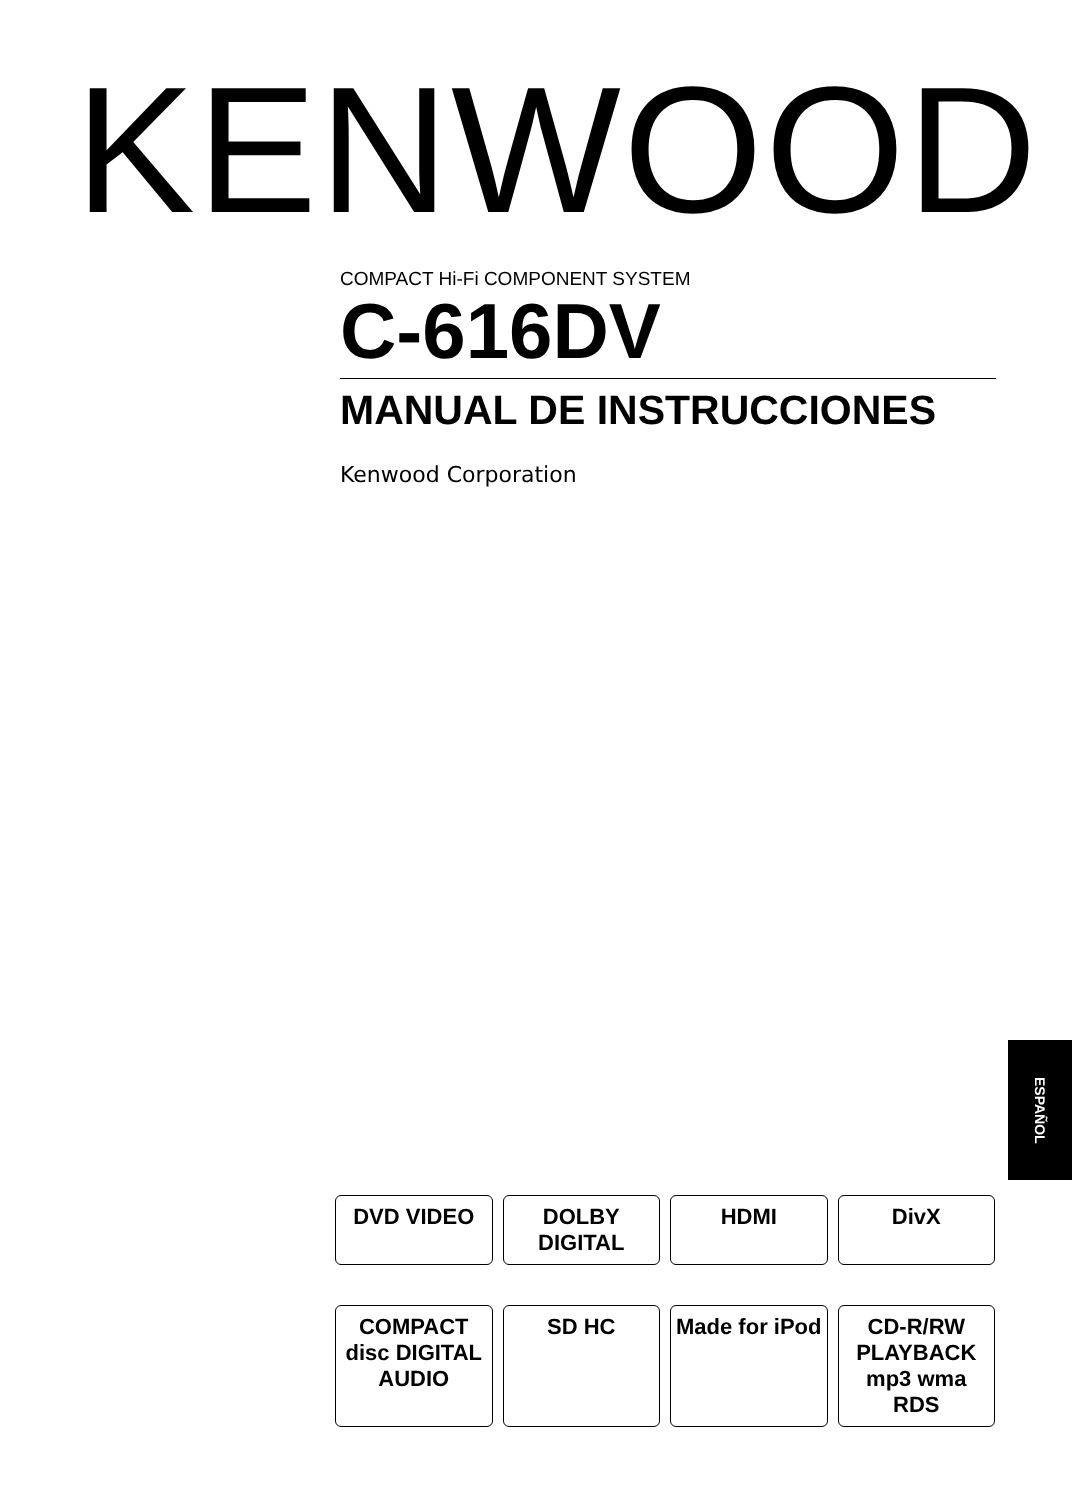KENWOOD
COMPACT Hi-Fi COMPONENT SYSTEM
C-616DV
MANUAL DE INSTRUCCIONES
Kenwood Corporation
ESPAÑOL
DVD VIDEO
DOLBY DIGITAL
HDMI
DivX
COMPACT disc DIGITAL AUDIO
SD HC
Made for iPod
CD-R/RW PLAYBACK mp3 wma RDS